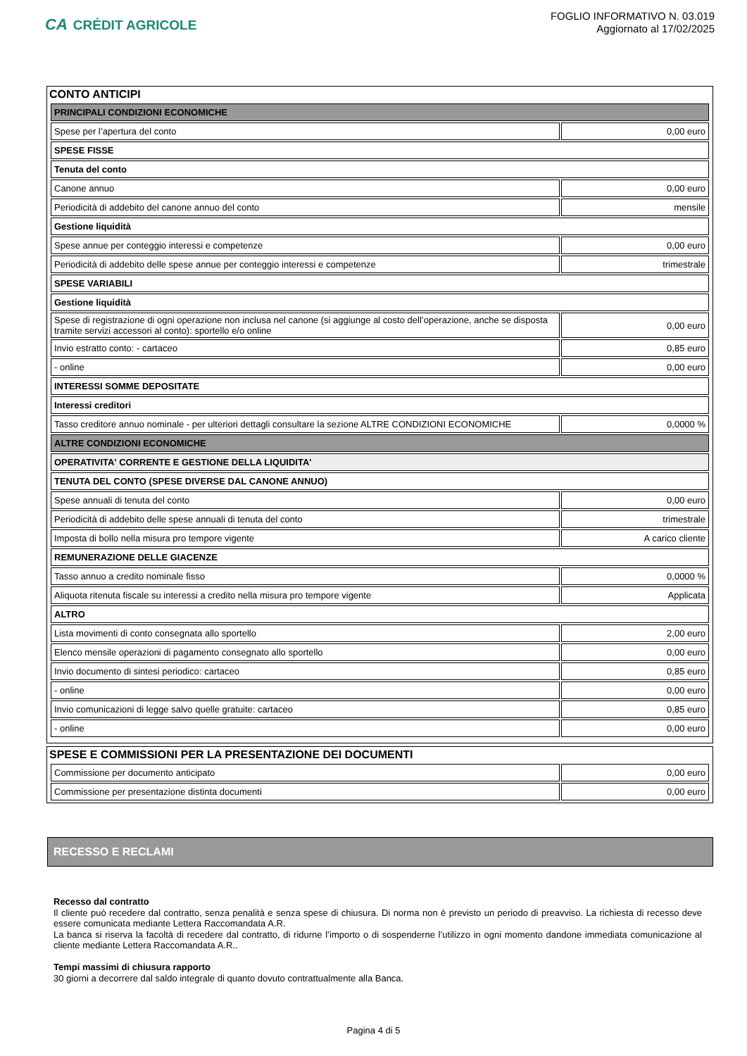CA CRÉDIT AGRICOLE
FOGLIO INFORMATIVO N. 03.019
Aggiornato al 17/02/2025
CONTO ANTICIPI
| PRINCIPALI CONDIZIONI ECONOMICHE | |
| Spese per l’apertura del conto | 0,00 euro |
| SPESE FISSE | |
| Tenuta del conto | |
| Canone annuo | 0,00 euro |
| Periodicità di addebito del canone annuo del conto | mensile |
| Gestione liquidità | |
| Spese annue per conteggio interessi e competenze | 0,00 euro |
| Periodicità di addebito delle spese annue per conteggio interessi e competenze | trimestrale |
| SPESE VARIABILI | |
| Gestione liquidità | |
| Spese di registrazione di ogni operazione non inclusa nel canone (si aggiunge al costo dell’operazione, anche se disposta tramite servizi accessori al conto): sportello e/o online | 0,00 euro |
| Invio estratto conto: - cartaceo | 0,85 euro |
| - online | 0,00 euro |
| INTERESSI SOMME DEPOSITATE | |
| Interessi creditori | |
| Tasso creditore annuo nominale - per ulteriori dettagli consultare la sezione ALTRE CONDIZIONI ECONOMICHE | 0,0000 % |
| ALTRE CONDIZIONI ECONOMICHE | |
| OPERATIVITA' CORRENTE E GESTIONE DELLA LIQUIDITA' | |
| TENUTA DEL CONTO (SPESE DIVERSE DAL CANONE ANNUO) | |
| Spese annuali di tenuta del conto | 0,00 euro |
| Periodicità di addebito delle spese annuali di tenuta del conto | trimestrale |
| Imposta di bollo nella misura pro tempore vigente | A carico cliente |
| REMUNERAZIONE DELLE GIACENZE | |
| Tasso annuo a credito nominale fisso | 0,0000 % |
| Aliquota ritenuta fiscale su interessi a credito nella misura pro tempore vigente | Applicata |
| ALTRO | |
| Lista movimenti di conto consegnata allo sportello | 2,00 euro |
| Elenco mensile operazioni di pagamento consegnato allo sportello | 0,00 euro |
| Invio documento di sintesi periodico: cartaceo | 0,85 euro |
| - online | 0,00 euro |
| Invio comunicazioni di legge salvo quelle gratuite: cartaceo | 0,85 euro |
| - online | 0,00 euro |
SPESE E COMMISSIONI PER LA PRESENTAZIONE DEI DOCUMENTI
| Commissione per documento anticipato | 0,00 euro |
| Commissione per presentazione distinta documenti | 0,00 euro |
RECESSO E RECLAMI
Recesso dal contratto
Il cliente può recedere dal contratto, senza penalità e senza spese di chiusura. Di norma non è previsto un periodo di preavviso. La richiesta di recesso deve essere comunicata mediante Lettera Raccomandata A.R.
La banca si riserva la facoltà di recedere dal contratto, di ridurne l’importo o di sospenderne l’utilizzo in ogni momento dandone immediata comunicazione al cliente mediante Lettera Raccomandata A.R..
Tempi massimi di chiusura rapporto
30 giorni a decorrere dal saldo integrale di quanto dovuto contrattualmente alla Banca.
Pagina 4 di 5